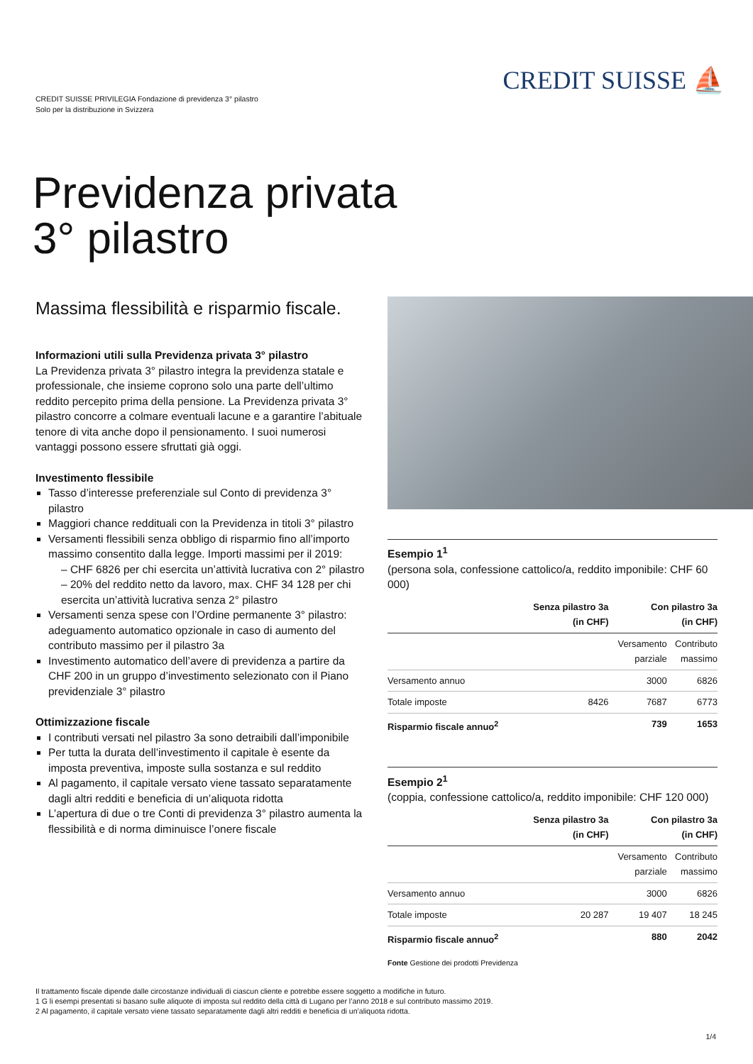CREDIT SUISSE PRIVILEGIA Fondazione di previdenza 3° pilastro
Solo per la distribuzione in Svizzera
CREDIT SUISSE ⛵
Previdenza privata
3° pilastro
Massima flessibilità e risparmio fiscale.
Informazioni utili sulla Previdenza privata 3° pilastro
La Previdenza privata 3° pilastro integra la previdenza statale e professionale, che insieme coprono solo una parte dell’ultimo reddito percepito prima della pensione. La Previdenza privata 3° pilastro concorre a colmare eventuali lacune e a garantire l’abituale tenore di vita anche dopo il pensionamento. I suoi numerosi vantaggi possono essere sfruttati già oggi.
Investimento flessibile
Tasso d’interesse preferenziale sul Conto di previdenza 3° pilastro
Maggiori chance reddituali con la Previdenza in titoli 3° pilastro
Versamenti flessibili senza obbligo di risparmio fino all’importo massimo consentito dalla legge. Importi massimi per il 2019:
– CHF 6826 per chi esercita un’attività lucrativa con 2° pilastro
– 20% del reddito netto da lavoro, max. CHF 34 128 per chi esercita un’attività lucrativa senza 2° pilastro
Versamenti senza spese con l’Ordine permanente 3° pilastro: adeguamento automatico opzionale in caso di aumento del contributo massimo per il pilastro 3a
Investimento automatico dell’avere di previdenza a partire da CHF 200 in un gruppo d’investimento selezionato con il Piano previdenziale 3° pilastro
Ottimizzazione fiscale
I contributi versati nel pilastro 3a sono detraibili dall’imponibile
Per tutta la durata dell’investimento il capitale è esente da imposta preventiva, imposte sulla sostanza e sul reddito
Al pagamento, il capitale versato viene tassato separatamente dagli altri redditi e beneficia di un’aliquota ridotta
L’apertura di due o tre Conti di previdenza 3° pilastro aumenta la flessibilità e di norma diminuisce l’onere fiscale
Esempio 1<sup>1</sup>
(persona sola, confessione cattolico/a, reddito imponibile: CHF 60 000)
| | Senza pilastro 3a (in CHF) | Con pilastro 3a (in CHF) | |
| --- | --- | --- | --- |
| | | Versamento parziale | Contributo massimo |
| Versamento annuo | | 3000 | 6826 |
| Totale imposte | 8426 | 7687 | 6773 |
| Risparmio fiscale annuo<sup>2</sup> | | 739 | 1653 |
Esempio 2<sup>1</sup>
(coppia, confessione cattolico/a, reddito imponibile: CHF 120 000)
| | Senza pilastro 3a (in CHF) | Con pilastro 3a (in CHF) | |
| --- | --- | --- | --- |
| | | Versamento parziale | Contributo massimo |
| Versamento annuo | | 3000 | 6826 |
| Totale imposte | 20 287 | 19 407 | 18 245 |
| Risparmio fiscale annuo<sup>2</sup> | | 880 | 2042 |
Fonte Gestione dei prodotti Previdenza
Il trattamento fiscale dipende dalle circostanze individuali di ciascun cliente e potrebbe essere soggetto a modifiche in futuro.
1 G li esempi presentati si basano sulle aliquote di imposta sul reddito della città di Lugano per l’anno 2018 e sul contributo massimo 2019.
2 Al pagamento, il capitale versato viene tassato separatamente dagli altri redditi e beneficia di un’aliquota ridotta.
1/4